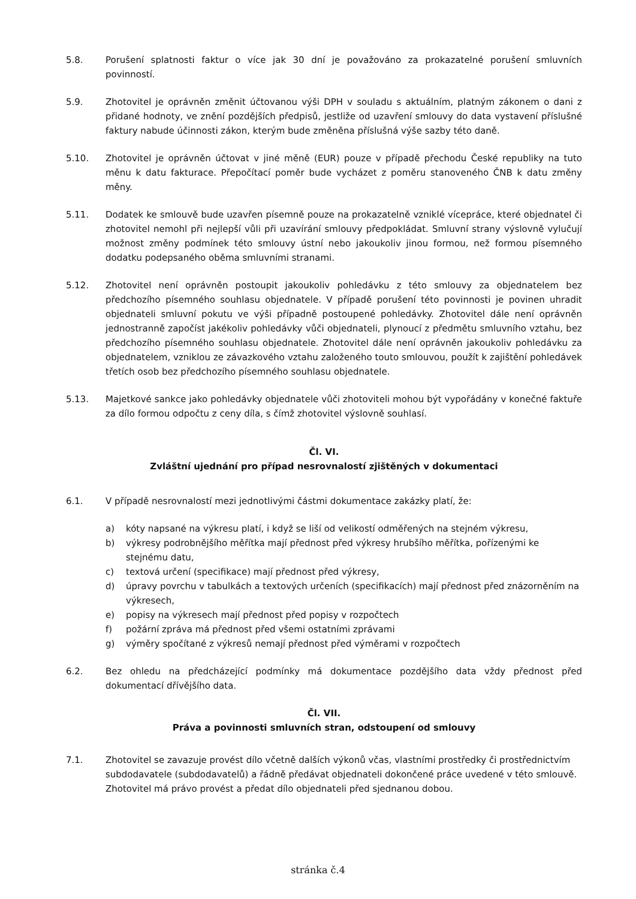5.8. Porušení splatnosti faktur o více jak 30 dní je považováno za prokazatelné porušení smluvních povinností.
5.9. Zhotovitel je oprávněn změnit účtovanou výši DPH v souladu s aktuálním, platným zákonem o dani z přidané hodnoty, ve znění pozdějších předpisů, jestliže od uzavření smlouvy do data vystavení příslušné faktury nabude účinnosti zákon, kterým bude změněna příslušná výše sazby této daně.
5.10. Zhotovitel je oprávněn účtovat v jiné měně (EUR) pouze v případě přechodu České republiky na tuto měnu k datu fakturace. Přepočítací poměr bude vycházet z poměru stanoveného ČNB k datu změny měny.
5.11. Dodatek ke smlouvě bude uzavřen písemně pouze na prokazatelně vzniklé vícepráce, které objednatel či zhotovitel nemohl při nejlepší vůli při uzavírání smlouvy předpokládat. Smluvní strany výslovně vylučují možnost změny podmínek této smlouvy ústní nebo jakoukoliv jinou formou, než formou písemného dodatku podepsaného oběma smluvními stranami.
5.12. Zhotovitel není oprávněn postoupit jakoukoliv pohledávku z této smlouvy za objednatelem bez předchozího písemného souhlasu objednatele. V případě porušení této povinnosti je povinen uhradit objednateli smluvní pokutu ve výši případně postoupené pohledávky. Zhotovitel dále není oprávněn jednostranně započíst jakékoliv pohledávky vůči objednateli, plynoucí z předmětu smluvního vztahu, bez předchozího písemného souhlasu objednatele. Zhotovitel dále není oprávněn jakoukoliv pohledávku za objednatelem, vzniklou ze závazkového vztahu založeného touto smlouvou, použít k zajištění pohledávek třetích osob bez předchozího písemného souhlasu objednatele.
5.13. Majetkové sankce jako pohledávky objednatele vůči zhotoviteli mohou být vypořádány v konečné faktuře za dílo formou odpočtu z ceny díla, s čímž zhotovitel výslovně souhlasí.
Čl. VI.
Zvláštní ujednání pro případ nesrovnalostí zjištěných v dokumentaci
6.1. V případě nesrovnalostí mezi jednotlivými částmi dokumentace zakázky platí, že:
a) kóty napsané na výkresu platí, i když se liší od velikostí odměřených na stejném výkresu,
b) výkresy podrobnějšího měřítka mají přednost před výkresy hrubšího měřítka, pořízenými ke stejnému datu,
c) textová určení (specifikace) mají přednost před výkresy,
d) úpravy povrchu v tabulkách a textových určeních (specifikacích) mají přednost před znázorněním na výkresech,
e) popisy na výkresech mají přednost před popisy v rozpočtech
f) požární zpráva má přednost před všemi ostatními zprávami
g) výměry spočítané z výkresů nemají přednost před výměrami v rozpočtech
6.2. Bez ohledu na předcházející podmínky má dokumentace pozdějšího data vždy přednost před dokumentací dřívějšího data.
Čl. VII.
Práva a povinnosti smluvních stran, odstoupení od smlouvy
7.1. Zhotovitel se zavazuje provést dílo včetně dalších výkonů včas, vlastními prostředky či prostřednictvím subdodavatele (subdodavatelů) a řádně předávat objednateli dokončené práce uvedené v této smlouvě. Zhotovitel má právo provést a předat dílo objednateli před sjednanou dobou.
stránka č.4